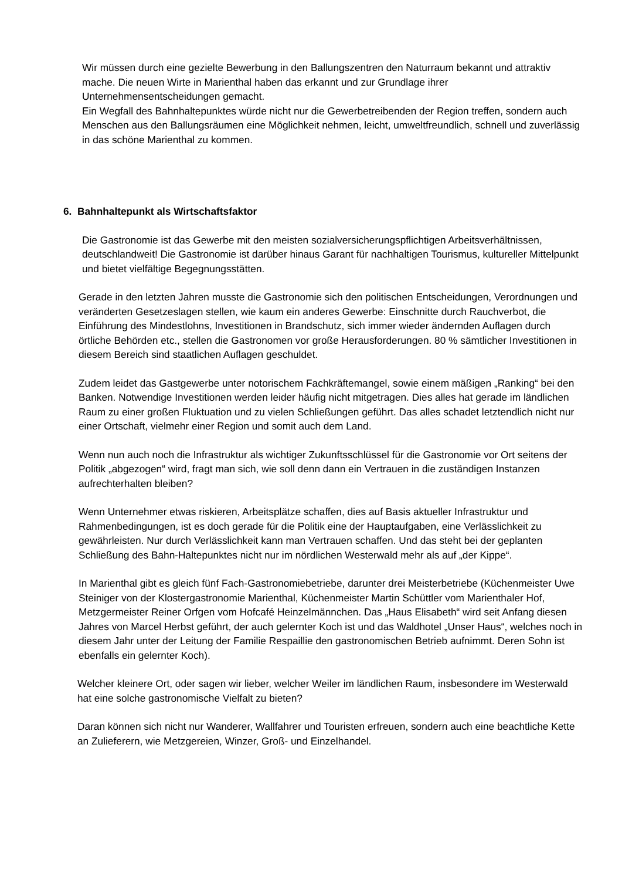Wir müssen durch eine gezielte Bewerbung in den Ballungszentren den Naturraum bekannt und attraktiv mache. Die neuen Wirte in Marienthal haben das erkannt und zur Grundlage ihrer Unternehmensentscheidungen gemacht.
Ein Wegfall des Bahnhaltepunktes würde nicht nur die Gewerbetreibenden der Region treffen, sondern auch Menschen aus den Ballungsräumen eine Möglichkeit nehmen, leicht, umweltfreundlich, schnell und zuverlässig in das schöne Marienthal zu kommen.
6. Bahnhaltepunkt als Wirtschaftsfaktor
Die Gastronomie ist das Gewerbe mit den meisten sozialversicherungspflichtigen Arbeitsverhältnissen, deutschlandweit! Die Gastronomie ist darüber hinaus Garant für nachhaltigen Tourismus, kultureller Mittelpunkt und bietet vielfältige Begegnungsstätten.
Gerade in den letzten Jahren musste die Gastronomie sich den politischen Entscheidungen, Verordnungen und veränderten Gesetzeslagen stellen, wie kaum ein anderes Gewerbe: Einschnitte durch Rauchverbot, die Einführung des Mindestlohns, Investitionen in Brandschutz, sich immer wieder ändernden Auflagen durch örtliche Behörden etc., stellen die Gastronomen vor große Herausforderungen. 80 % sämtlicher Investitionen in diesem Bereich sind staatlichen Auflagen geschuldet.
Zudem leidet das Gastgewerbe unter notorischem Fachkräftemangel, sowie einem mäßigen „Ranking“ bei den Banken. Notwendige Investitionen werden leider häufig nicht mitgetragen. Dies alles hat gerade im ländlichen Raum zu einer großen Fluktuation und zu vielen Schließungen geführt. Das alles schadet letztendlich nicht nur einer Ortschaft, vielmehr einer Region und somit auch dem Land.
Wenn nun auch noch die Infrastruktur als wichtiger Zukunftsschlüssel für die Gastronomie vor Ort seitens der Politik „abgezogen“ wird, fragt man sich, wie soll denn dann ein Vertrauen in die zuständigen Instanzen aufrechterhalten bleiben?
Wenn Unternehmer etwas riskieren, Arbeitsplätze schaffen, dies auf Basis aktueller Infrastruktur und Rahmenbedingungen, ist es doch gerade für die Politik eine der Hauptaufgaben, eine Verlässlichkeit zu gewährleisten. Nur durch Verlässlichkeit kann man Vertrauen schaffen. Und das steht bei der geplanten Schließung des Bahn-Haltepunktes nicht nur im nördlichen Westerwald mehr als auf „der Kippe“.
In Marienthal gibt es gleich fünf Fach-Gastronomiebetriebe, darunter drei Meisterbetriebe (Küchenmeister Uwe Steiniger von der Klostergastronomie Marienthal, Küchenmeister Martin Schüttler vom Marienthaler Hof, Metzgermeister Reiner Orfgen vom Hofcafé Heinzelmännchen. Das „Haus Elisabeth“ wird seit Anfang diesen Jahres von Marcel Herbst geführt, der auch gelernter Koch ist und das Waldhotel „Unser Haus“, welches noch in diesem Jahr unter der Leitung der Familie Respaillie den gastronomischen Betrieb aufnimmt. Deren Sohn ist ebenfalls ein gelernter Koch).
Welcher kleinere Ort, oder sagen wir lieber, welcher Weiler im ländlichen Raum, insbesondere im Westerwald hat eine solche gastronomische Vielfalt zu bieten?
Daran können sich nicht nur Wanderer, Wallfahrer und Touristen erfreuen, sondern auch eine beachtliche Kette an Zulieferern, wie Metzgereien, Winzer, Groß- und Einzelhandel.